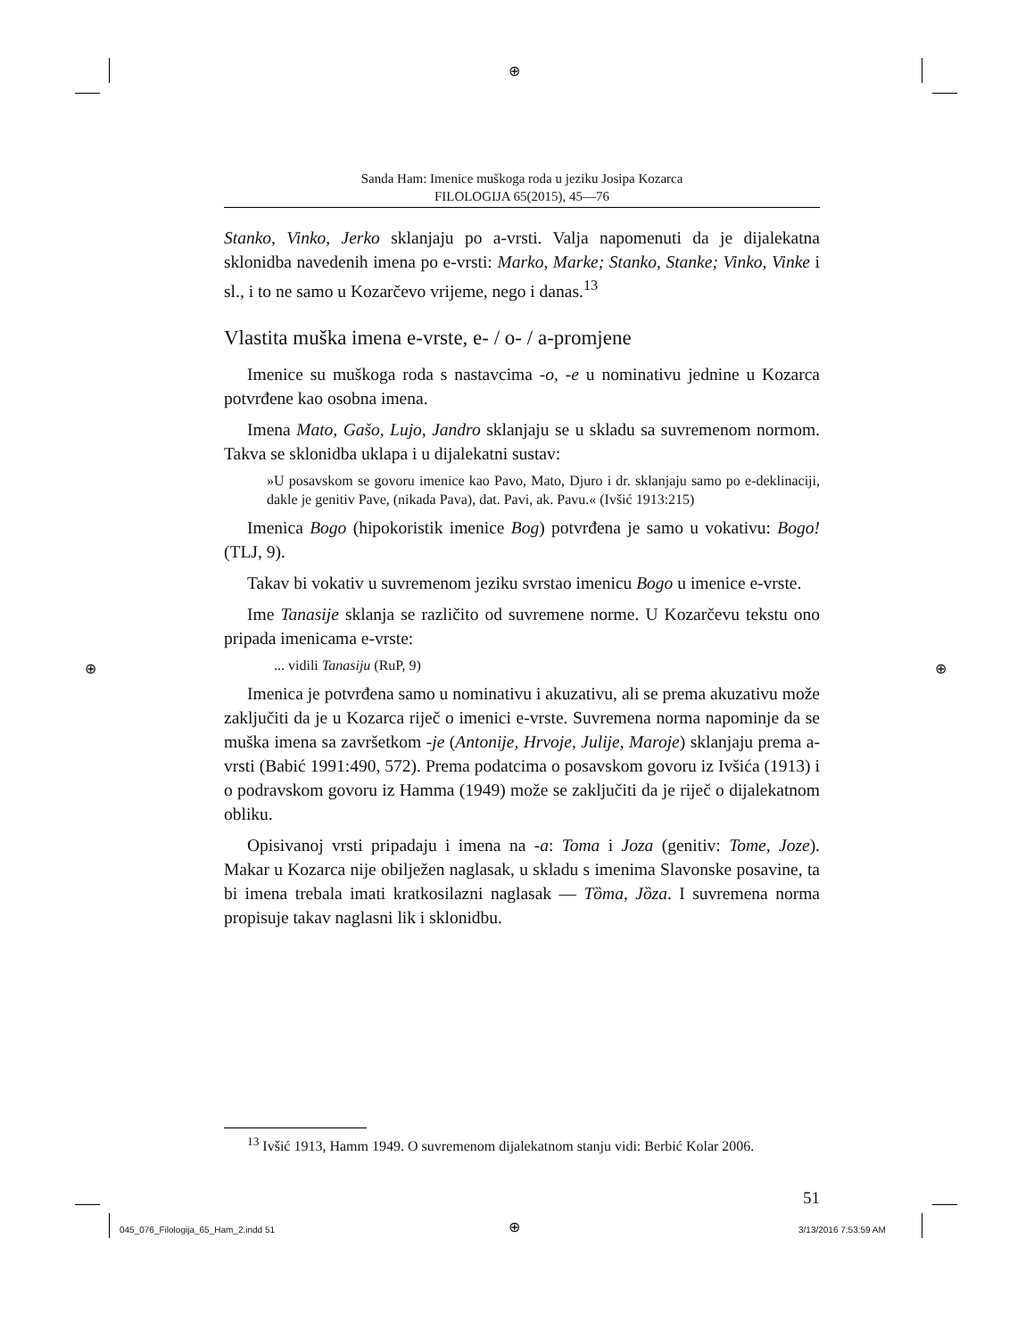⊕
⊕ ⊕
Sanda Ham: Imenice muškoga roda u jeziku Josipa Kozarca
FILOLOGIJA 65(2015), 45—76
Stanko, Vinko, Jerko sklanjaju po a-vrsti. Valja napomenuti da je dijalekatna sklonidba navedenih imena po e-vrsti: Marko, Marke; Stanko, Stanke; Vinko, Vinke i sl., i to ne samo u Kozarčevo vrijeme, nego i danas.<sup>13</sup>
Vlastita muška imena e-vrste, e- / o- / a-promjene
Imenice su muškoga roda s nastavcima -o, -e u nominativu jednine u Kozarca potvrđene kao osobna imena.
Imena Mato, Gašo, Lujo, Jandro sklanjaju se u skladu sa suvremenom normom. Takva se sklonidba uklapa i u dijalekatni sustav:
»U posavskom se govoru imenice kao Pavo, Mato, Djuro i dr. sklanjaju samo po e-deklinaciji, dakle je genitiv Pave, (nikada Pava), dat. Pavi, ak. Pavu.« (Ivšić 1913:215)
Imenica Bogo (hipokoristik imenice Bog) potvrđena je samo u vokativu: Bogo! (TLJ, 9).
Takav bi vokativ u suvremenom jeziku svrstao imenicu Bogo u imenice e-vrste.
Ime Tanasije sklanja se različito od suvremene norme. U Kozarčevu tekstu ono pripada imenicama e-vrste:
... vidili Tanasiju (RuP, 9)
Imenica je potvrđena samo u nominativu i akuzativu, ali se prema akuzativu može zaključiti da je u Kozarca riječ o imenici e-vrste. Suvremena norma napominje da se muška imena sa završetkom -je (Antonije, Hrvoje, Julije, Maroje) sklanjaju prema a-vrsti (Babić 1991:490, 572). Prema podatcima o posavskom govoru iz Ivšića (1913) i o podravskom govoru iz Hamma (1949) može se zaključiti da je riječ o dijalekatnom obliku.
Opisivanoj vrsti pripadaju i imena na -a: Toma i Joza (genitiv: Tome, Joze). Makar u Kozarca nije obilježen naglasak, u skladu s imenima Slavonske posavine, ta bi imena trebala imati kratkosilazni naglasak — Tȍma, Jȍza. I suvremena norma propisuje takav naglasni lik i sklonidbu.
<sup>13</sup> Ivšić 1913, Hamm 1949. O suvremenom dijalekatnom stanju vidi: Berbić Kolar 2006.
51
045_076_Filologija_65_Ham_2.indd 51
⊕ 3/13/2016 7:53:59 AM